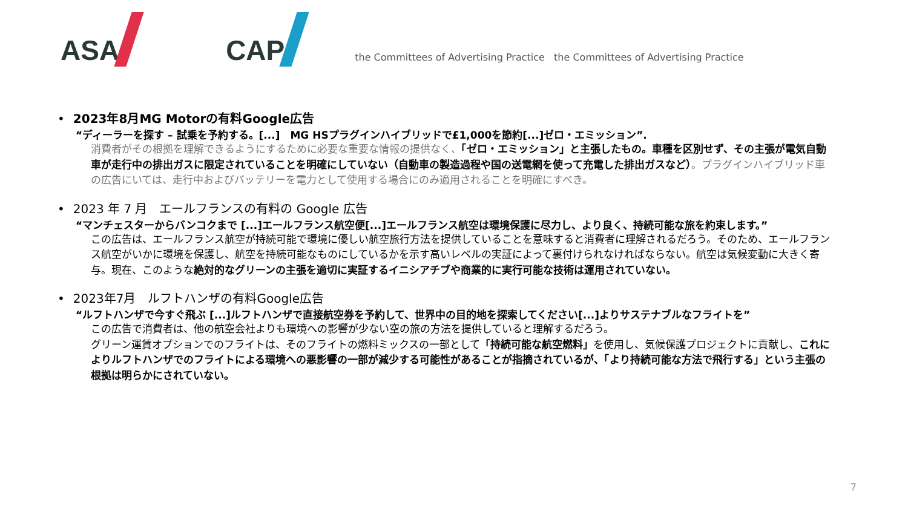ASA
CAP
the Committees of Advertising Practice the Committees of Advertising Practice
• 2023年8月MG Motorの有料Google広告
“ディーラーを探す – 試乗を予約する。[...]　MG HSプラグインハイブリッドで£1,000を節約[...]ゼロ・エミッション”.
消費者がその根拠を理解できるようにするために必要な重要な情報の提供なく、「ゼロ・エミッション」と主張したもの。車種を区別せず、その主張が電気自動車が走行中の排出ガスに限定されていることを明確にしていない（自動車の製造過程や国の送電網を使って充電した排出ガスなど）。プラグインハイブリッド車の広告にいては、走行中およびバッテリーを電力として使用する場合にのみ適用されることを明確にすべき。
• 2023 年 7 月　エールフランスの有料の Google 広告
“マンチェスターからバンコクまで [...]エールフランス航空便[...]エールフランス航空は環境保護に尽力し、より良く、持続可能な旅を約束します。”
この広告は、エールフランス航空が持続可能で環境に優しい航空旅行方法を提供していることを意味すると消費者に理解されるだろう。そのため、エールフランス航空がいかに環境を保護し、航空を持続可能なものにしているかを示す高いレベルの実証によって裏付けられなければならない。航空は気候変動に大きく寄与。現在、このような絶対的なグリーンの主張を適切に実証するイニシアチブや商業的に実行可能な技術は運用されていない。
• 2023年7月　ルフトハンザの有料Google広告
“ルフトハンザで今すぐ飛ぶ [...]ルフトハンザで直接航空券を予約して、世界中の目的地を探索してください[...]よりサステナブルなフライトを”
この広告で消費者は、他の航空会社よりも環境への影響が少ない空の旅の方法を提供していると理解するだろう。
グリーン運賃オプションでのフライトは、そのフライトの燃料ミックスの一部として「持続可能な航空燃料」を使用し、気候保護プロジェクトに貢献し、これによりルフトハンザでのフライトによる環境への悪影響の一部が減少する可能性があることが指摘されているが、「より持続可能な方法で飛行する」という主張の根拠は明らかにされていない。
7